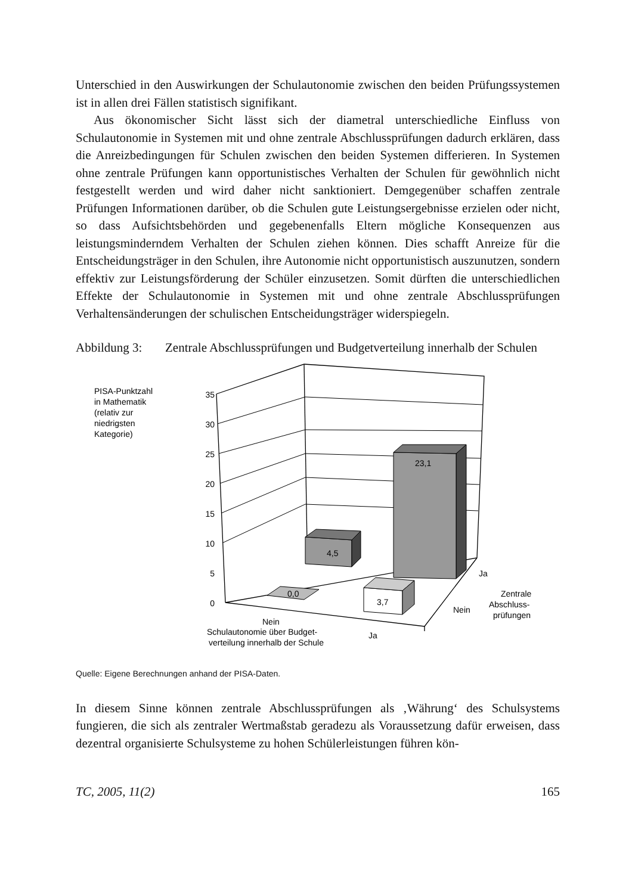Unterschied in den Auswirkungen der Schulautonomie zwischen den beiden Prüfungs­systemen ist in allen drei Fällen statistisch signifikant.
Aus ökonomischer Sicht lässt sich der diametral unterschiedliche Einfluss von Schulautonomie in Systemen mit und ohne zentrale Abschlussprüfungen dadurch erklären, dass die Anreizbedingungen für Schulen zwischen den beiden Systemen differieren. In Systemen ohne zentrale Prüfungen kann opportunistisches Verhalten der Schulen für gewöhnlich nicht festgestellt werden und wird daher nicht sanktioniert. Demgegenüber schaffen zentrale Prüfungen Informationen darüber, ob die Schulen gute Leistungsergebnisse erzielen oder nicht, so dass Aufsichtsbehörden und gegebenenfalls Eltern mögliche Konsequenzen aus leistungsminderndem Verhalten der Schulen ziehen können. Dies schafft Anreize für die Entscheidungsträger in den Schulen, ihre Autonomie nicht opportunistisch auszunutzen, sondern effektiv zur Leistungsförderung der Schüler einzusetzen. Somit dürften die unterschiedlichen Effekte der Schulautonomie in Systemen mit und ohne zentrale Abschlussprüfungen Verhaltensänderungen der schulischen Entscheidungsträger widerspiegeln.
Abbildung 3:
Zentrale Abschlussprüfungen und Budgetverteilung innerhalb der Schulen
23,1
4,5
0,0
3,7
35
30
25
20
15
10
5
0
PISA-Punktzahl
in Mathematik
(relativ zur
niedrigsten
Kategorie)
Nein
Schulautonomie über Budget-
verteilung innerhalb der Schule
Ja
Ja
Nein
Zentrale
Abschluss-
prüfungen
Quelle: Eigene Berechnungen anhand der PISA-Daten.
In diesem Sinne können zentrale Abschlussprüfungen als ‚Währung‘ des Schulsystems fungieren, die sich als zentraler Wertmaßstab geradezu als Voraussetzung dafür erweisen, dass dezentral organisierte Schulsysteme zu hohen Schülerleistungen führen kön-
TC, 2005, 11(2) 165